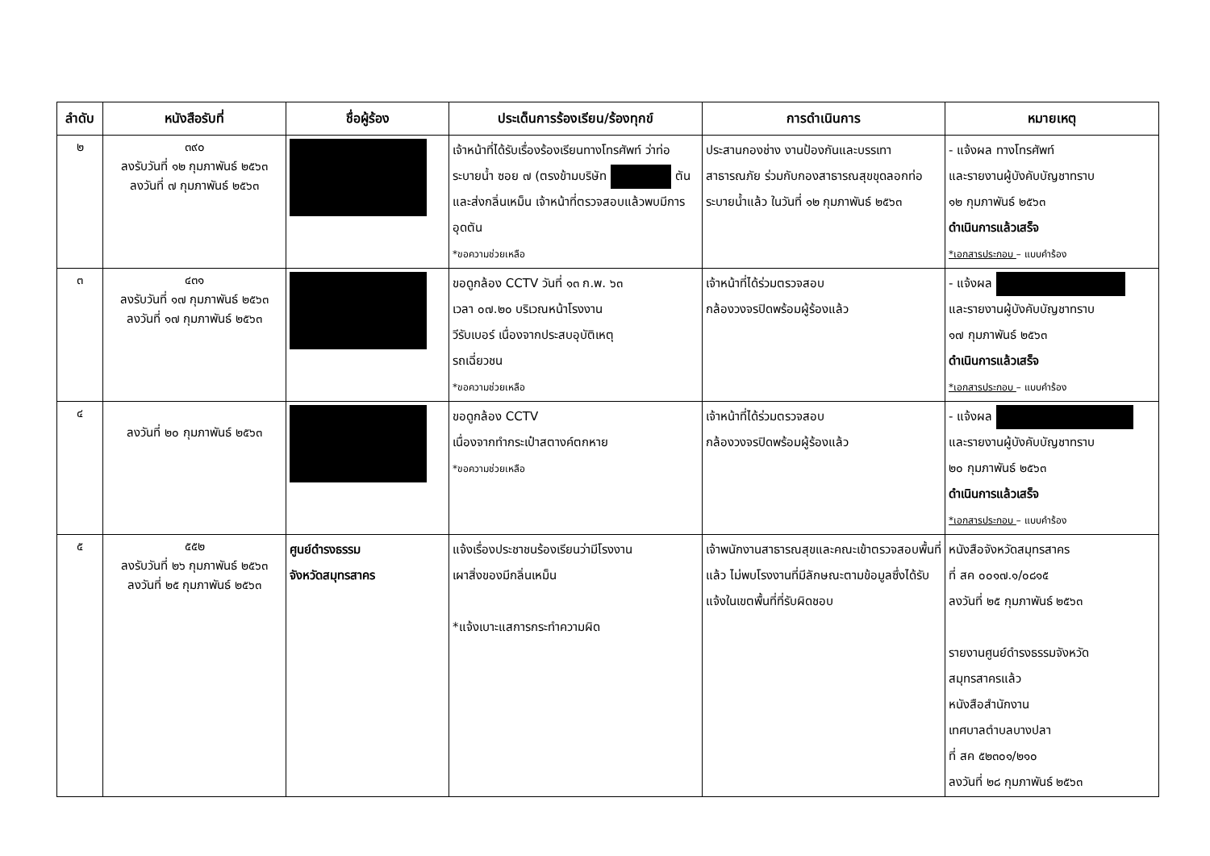| ลำดับ | หนังสือรับที่ | ชื่อผู้ร้อง | ประเด็นการร้องเรียน/ร้องทุกข์ | การดำเนินการ | หมายเหตุ |
| --- | --- | --- | --- | --- | --- |
| ๒ | ๓๙๐ ลงรับวันที่ ๑๒ กุมภาพันธ์ ๒๕๖๓ ลงวันที่ ๗ กุมภาพันธ์ ๒๕๖๓ | | เจ้าหน้าที่ได้รับเรื่องร้องเรียนทางโทรศัพท์ ว่าท่อระบายน้ำ ซอย ๗ (ตรงข้ามบริษัท ตันและส่งกลิ่นเหม็น เจ้าหน้าที่ตรวจสอบแล้วพบมีการอุดตัน *ขอความช่วยเหลือ | ประสานกองช่าง งานป้องกันและบรรเทาสาธารณภัย ร่วมกับกองสาธารณสุขขุดลอกท่อระบายน้ำแล้ว ในวันที่ ๑๒ กุมภาพันธ์ ๒๕๖๓ | - แจ้งผล ทางโทรศัพท์ และรายงานผู้บังคับบัญชาทราบ ๑๒ กุมภาพันธ์ ๒๕๖๓ ดำเนินการแล้วเสร็จ *เอกสารประกอบ – แบบคำร้อง |
| ๓ | ๔๓๑ ลงรับวันที่ ๑๗ กุมภาพันธ์ ๒๕๖๓ ลงวันที่ ๑๗ กุมภาพันธ์ ๒๕๖๓ | | ขอดูกล้อง CCTV วันที่ ๑๓ ก.พ. ๖๓ เวลา ๐๗.๒๐ บริเวณหน้าโรงงาน วีรับเบอร์ เนื่องจากประสบอุบัติเหตุ รถเฉี่ยวชน *ขอความช่วยเหลือ | เจ้าหน้าที่ได้ร่วมตรวจสอบ กล้องวงจรปิดพร้อมผู้ร้องแล้ว | - แจ้งผล และรายงานผู้บังคับบัญชาทราบ ๑๗ กุมภาพันธ์ ๒๕๖๓ ดำเนินการแล้วเสร็จ *เอกสารประกอบ – แบบคำร้อง |
| ๔ | ลงวันที่ ๒๐ กุมภาพันธ์ ๒๕๖๓ | | ขอดูกล้อง CCTV เนื่องจากทำกระเป๋าสตางค์ตกหาย *ขอความช่วยเหลือ | เจ้าหน้าที่ได้ร่วมตรวจสอบ กล้องวงจรปิดพร้อมผู้ร้องแล้ว | - แจ้งผล และรายงานผู้บังคับบัญชาทราบ ๒๐ กุมภาพันธ์ ๒๕๖๓ ดำเนินการแล้วเสร็จ *เอกสารประกอบ – แบบคำร้อง |
| ๕ | ๕๕๒ ลงรับวันที่ ๒๖ กุมภาพันธ์ ๒๕๖๓ ลงวันที่ ๒๕ กุมภาพันธ์ ๒๕๖๓ | ศูนย์ดำรงธรรม จังหวัดสมุทรสาคร | แจ้งเรื่องประชาชนร้องเรียนว่ามีโรงงาน เผาสิ่งของมีกลิ่นเหม็น *แจ้งเบาะแสการกระทำความผิด | เจ้าพนักงานสาธารณสุขและคณะเข้าตรวจสอบพื้นที่แล้ว ไม่พบโรงงานที่มีลักษณะตามข้อมูลซึ่งได้รับแจ้งในเขตพื้นที่ที่รับผิดชอบ | หนังสือจังหวัดสมุทรสาคร ที่ สค ๐๐๑๗.๑/๐๘๑๕ ลงวันที่ ๒๕ กุมภาพันธ์ ๒๕๖๓ รายงานศูนย์ดำรงธรรมจังหวัด สมุทรสาครแล้ว หนังสือสำนักงาน เทศบาลตำบลบางปลา ที่ สค ๕๒๓๐๑/๒๑๐ ลงวันที่ ๒๘ กุมภาพันธ์ ๒๕๖๓ |